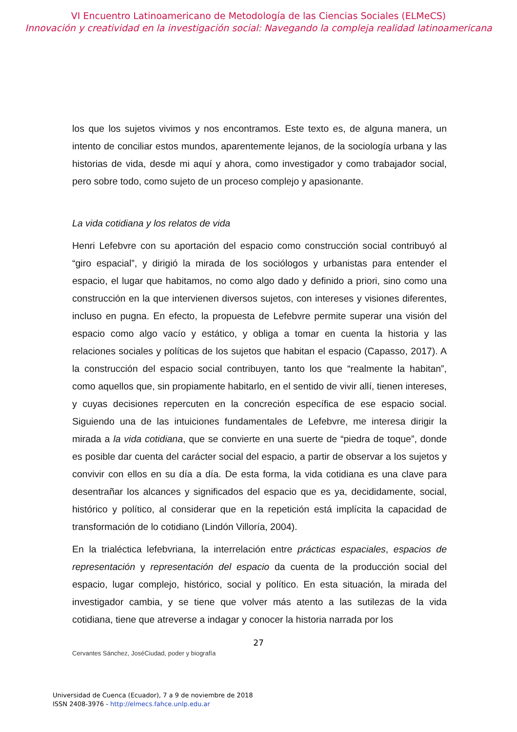VI Encuentro Latinoamericano de Metodología de las Ciencias Sociales (ELMeCS)
Innovación y creatividad en la investigación social: Navegando la compleja realidad latinoamericana
los que los sujetos vivimos y nos encontramos. Este texto es, de alguna manera, un intento de conciliar estos mundos, aparentemente lejanos, de la sociología urbana y las historias de vida, desde mi aquí y ahora, como investigador y como trabajador social, pero sobre todo, como sujeto de un proceso complejo y apasionante.
La vida cotidiana y los relatos de vida
Henri Lefebvre con su aportación del espacio como construcción social contribuyó al “giro espacial”, y dirigió la mirada de los sociólogos y urbanistas para entender el espacio, el lugar que habitamos, no como algo dado y definido a priori, sino como una construcción en la que intervienen diversos sujetos, con intereses y visiones diferentes, incluso en pugna. En efecto, la propuesta de Lefebvre permite superar una visión del espacio como algo vacío y estático, y obliga a tomar en cuenta la historia y las relaciones sociales y políticas de los sujetos que habitan el espacio (Capasso, 2017). A la construcción del espacio social contribuyen, tanto los que “realmente la habitan”, como aquellos que, sin propiamente habitarlo, en el sentido de vivir allí, tienen intereses, y cuyas decisiones repercuten en la concreción específica de ese espacio social. Siguiendo una de las intuiciones fundamentales de Lefebvre, me interesa dirigir la mirada a la vida cotidiana, que se convierte en una suerte de “piedra de toque”, donde es posible dar cuenta del carácter social del espacio, a partir de observar a los sujetos y convivir con ellos en su día a día. De esta forma, la vida cotidiana es una clave para desentrañar los alcances y significados del espacio que es ya, decididamente, social, histórico y político, al considerar que en la repetición está implícita la capacidad de transformación de lo cotidiano (Lindón Villoría, 2004).
En la trialéctica lefebvriana, la interrelación entre prácticas espaciales, espacios de representación y representación del espacio da cuenta de la producción social del espacio, lugar complejo, histórico, social y político. En esta situación, la mirada del investigador cambia, y se tiene que volver más atento a las sutilezas de la vida cotidiana, tiene que atreverse a indagar y conocer la historia narrada por los
27
Cervantes Sánchez, JoséCiudad, poder y biografía
Universidad de Cuenca (Ecuador), 7 a 9 de noviembre de 2018
ISSN 2408-3976 - http://elmecs.fahce.unlp.edu.ar